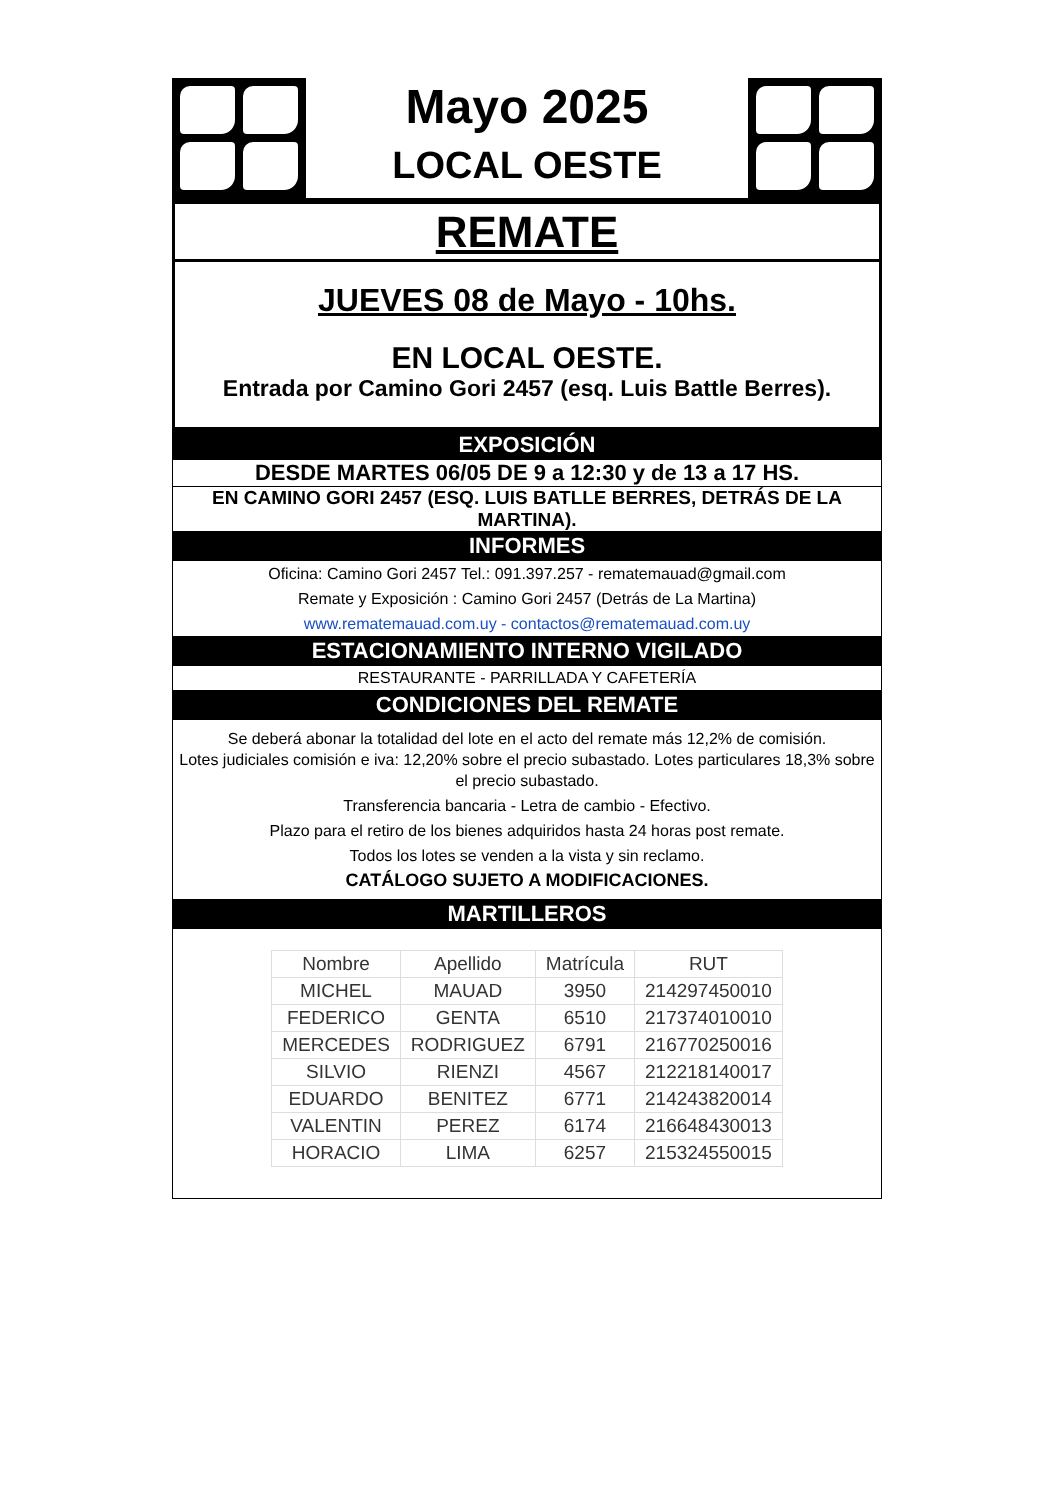Mayo 2025
LOCAL OESTE
REMATE
JUEVES 08 de Mayo - 10hs.
EN LOCAL OESTE.
Entrada por Camino Gori 2457 (esq. Luis Battle Berres).
EXPOSICIÓN
DESDE MARTES 06/05 DE 9 a 12:30 y de 13 a 17 HS.
EN CAMINO GORI 2457 (ESQ. LUIS BATLLE BERRES, DETRÁS DE LA MARTINA).
INFORMES
Oficina: Camino Gori 2457 Tel.: 091.397.257 - rematemauad@gmail.com
Remate y Exposición : Camino Gori 2457 (Detrás de La Martina)
www.rematemauad.com.uy - contactos@rematemauad.com.uy
ESTACIONAMIENTO INTERNO VIGILADO
RESTAURANTE - PARRILLADA Y CAFETERÍA
CONDICIONES DEL REMATE
Se deberá abonar la totalidad del lote en el acto del remate más 12,2% de comisión.
Lotes judiciales comisión e iva: 12,20% sobre el precio subastado. Lotes particulares 18,3% sobre el precio subastado.
Transferencia bancaria - Letra de cambio - Efectivo.
Plazo para el retiro de los bienes adquiridos hasta 24 horas post remate.
Todos los lotes se venden a la vista y sin reclamo.
CATÁLOGO SUJETO A MODIFICACIONES.
MARTILLEROS
| Nombre | Apellido | Matrícula | RUT |
| --- | --- | --- | --- |
| MICHEL | MAUAD | 3950 | 214297450010 |
| FEDERICO | GENTA | 6510 | 217374010010 |
| MERCEDES | RODRIGUEZ | 6791 | 216770250016 |
| SILVIO | RIENZI | 4567 | 212218140017 |
| EDUARDO | BENITEZ | 6771 | 214243820014 |
| VALENTIN | PEREZ | 6174 | 216648430013 |
| HORACIO | LIMA | 6257 | 215324550015 |